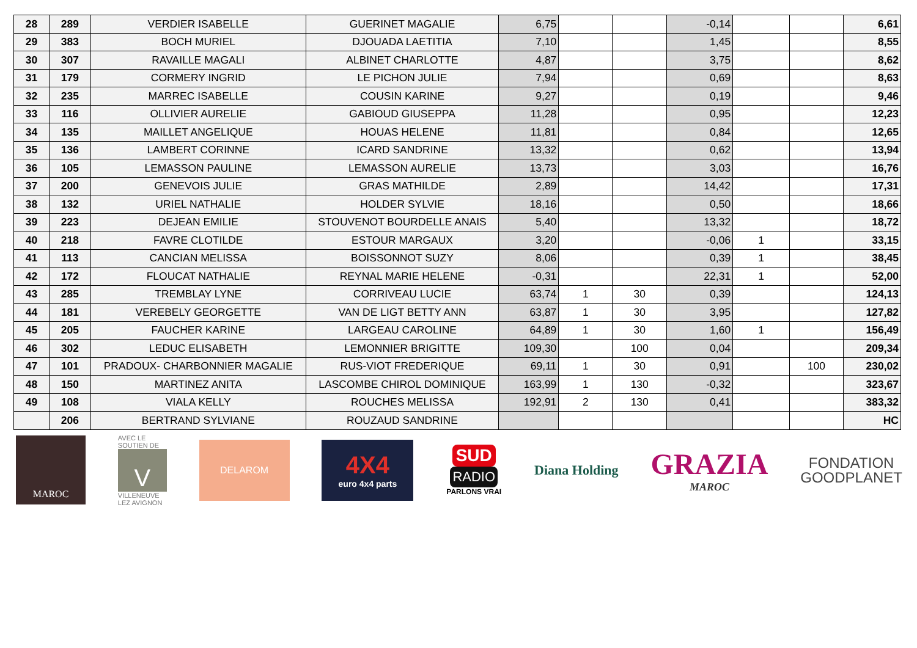| 28 | 289 | VERDIER ISABELLE | GUERINET MAGALIE | 6,75 | | | -0,14 | | | 6,61 |
| 29 | 383 | BOCH MURIEL | DJOUADA LAETITIA | 7,10 | | | 1,45 | | | 8,55 |
| 30 | 307 | RAVAILLE MAGALI | ALBINET CHARLOTTE | 4,87 | | | 3,75 | | | 8,62 |
| 31 | 179 | CORMERY INGRID | LE PICHON JULIE | 7,94 | | | 0,69 | | | 8,63 |
| 32 | 235 | MARREC ISABELLE | COUSIN KARINE | 9,27 | | | 0,19 | | | 9,46 |
| 33 | 116 | OLLIVIER AURELIE | GABIOUD GIUSEPPA | 11,28 | | | 0,95 | | | 12,23 |
| 34 | 135 | MAILLET ANGELIQUE | HOUAS HELENE | 11,81 | | | 0,84 | | | 12,65 |
| 35 | 136 | LAMBERT CORINNE | ICARD SANDRINE | 13,32 | | | 0,62 | | | 13,94 |
| 36 | 105 | LEMASSON PAULINE | LEMASSON AURELIE | 13,73 | | | 3,03 | | | 16,76 |
| 37 | 200 | GENEVOIS JULIE | GRAS MATHILDE | 2,89 | | | 14,42 | | | 17,31 |
| 38 | 132 | URIEL NATHALIE | HOLDER SYLVIE | 18,16 | | | 0,50 | | | 18,66 |
| 39 | 223 | DEJEAN EMILIE | STOUVENOT BOURDELLE ANAIS | 5,40 | | | 13,32 | | | 18,72 |
| 40 | 218 | FAVRE CLOTILDE | ESTOUR MARGAUX | 3,20 | | | -0,06 | 1 | | 33,15 |
| 41 | 113 | CANCIAN MELISSA | BOISSONNOT SUZY | 8,06 | | | 0,39 | 1 | | 38,45 |
| 42 | 172 | FLOUCAT NATHALIE | REYNAL MARIE HELENE | -0,31 | | | 22,31 | 1 | | 52,00 |
| 43 | 285 | TREMBLAY LYNE | CORRIVEAU LUCIE | 63,74 | 1 | 30 | 0,39 | | | 124,13 |
| 44 | 181 | VEREBELY GEORGETTE | VAN DE LIGT BETTY ANN | 63,87 | 1 | 30 | 3,95 | | | 127,82 |
| 45 | 205 | FAUCHER KARINE | LARGEAU CAROLINE | 64,89 | 1 | 30 | 1,60 | 1 | | 156,49 |
| 46 | 302 | LEDUC ELISABETH | LEMONNIER BRIGITTE | 109,30 | | 100 | 0,04 | | | 209,34 |
| 47 | 101 | PRADOUX- CHARBONNIER MAGALIE | RUS-VIOT FREDERIQUE | 69,11 | 1 | 30 | 0,91 | | 100 | 230,02 |
| 48 | 150 | MARTINEZ ANITA | LASCOMBE CHIROL DOMINIQUE | 163,99 | 1 | 130 | -0,32 | | | 323,67 |
| 49 | 108 | VIALA KELLY | ROUCHES MELISSA | 192,91 | 2 | 130 | 0,41 | | | 383,32 |
| | 206 | BERTRAND SYLVIANE | ROUZAUD SANDRINE | | | | | | | HC |
MAROC
AVEC LE SOUTIEN DE
V
VILLENEUVE LEZ AVIGNON
DELAROM
4X4
euro 4x4 parts
SUD
RADIO
PARLONS VRAI
Diana Holding
GRAZIA
MAROC
FONDATION
GOODPLANET